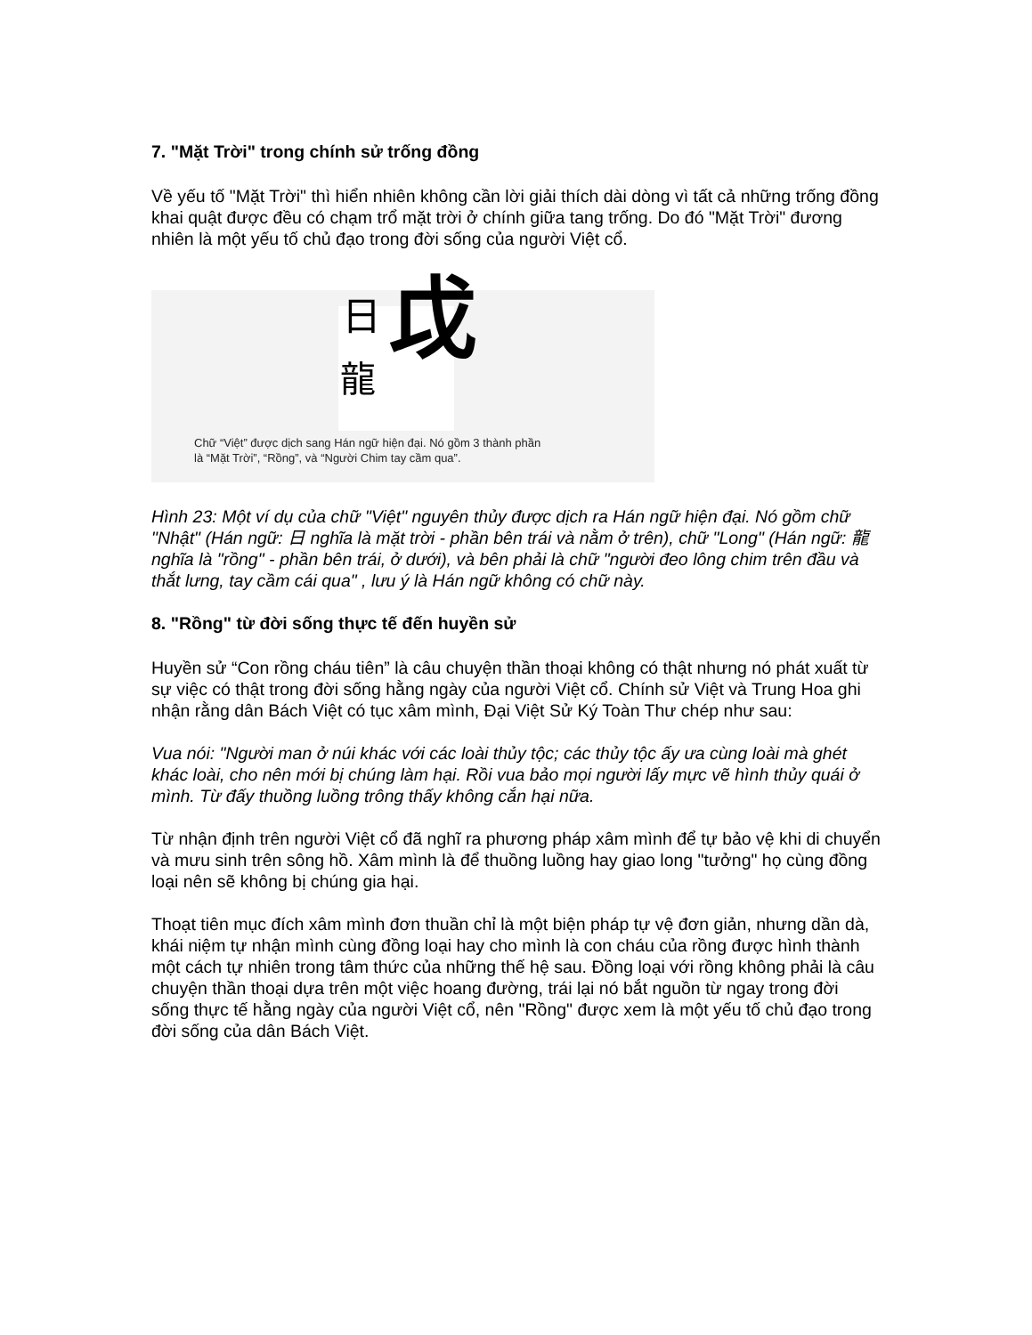7. "Mặt Trời" trong chính sử trống đồng
Về yếu tố "Mặt Trời" thì hiển nhiên không cần lời giải thích dài dòng vì tất cả những trống đồng khai quật được đều có chạm trổ mặt trời ở chính giữa tang trống. Do đó "Mặt Trời" đương nhiên là một yếu tố chủ đạo trong đời sống của người Việt cổ.
日
龍 戉
Chữ “Việt” được dịch sang Hán ngữ hiện đại. Nó gồm 3 thành phần
là “Mặt Trời”, “Rồng”, và “Người Chim tay cầm qua”.
Hình 23: Một ví dụ của chữ "Việt" nguyên thủy được dịch ra Hán ngữ hiện đại. Nó gồm chữ "Nhật" (Hán ngữ: 日 nghĩa là mặt trời - phần bên trái và nằm ở trên), chữ "Long" (Hán ngữ: 龍 nghĩa là "rồng" - phần bên trái, ở dưới), và bên phải là chữ "người đeo lông chim trên đầu và thắt lưng, tay cầm cái qua" , lưu ý là Hán ngữ không có chữ này.
8. "Rồng" từ đời sống thực tế đến huyền sử
Huyền sử “Con rồng cháu tiên” là câu chuyện thần thoại không có thật nhưng nó phát xuất từ sự việc có thật trong đời sống hằng ngày của người Việt cổ. Chính sử Việt và Trung Hoa ghi nhận rằng dân Bách Việt có tục xâm mình, Đại Việt Sử Ký Toàn Thư chép như sau:
Vua nói: "Người man ở núi khác với các loài thủy tộc; các thủy tộc ấy ưa cùng loài mà ghét khác loài, cho nên mới bị chúng làm hại. Rồi vua bảo mọi người lấy mực vẽ hình thủy quái ở mình. Từ đấy thuồng luồng trông thấy không cắn hại nữa.
Từ nhận định trên người Việt cổ đã nghĩ ra phương pháp xâm mình để tự bảo vệ khi di chuyển và mưu sinh trên sông hồ. Xâm mình là để thuồng luồng hay giao long "tưởng" họ cùng đồng loại nên sẽ không bị chúng gia hại.
Thoạt tiên mục đích xâm mình đơn thuần chỉ là một biện pháp tự vệ đơn giản, nhưng dần dà, khái niệm tự nhận mình cùng đồng loại hay cho mình là con cháu của rồng được hình thành một cách tự nhiên trong tâm thức của những thế hệ sau. Đồng loại với rồng không phải là câu chuyện thần thoại dựa trên một việc hoang đường, trái lại nó bắt nguồn từ ngay trong đời sống thực tế hằng ngày của người Việt cổ, nên "Rồng" được xem là một yếu tố chủ đạo trong đời sống của dân Bách Việt.